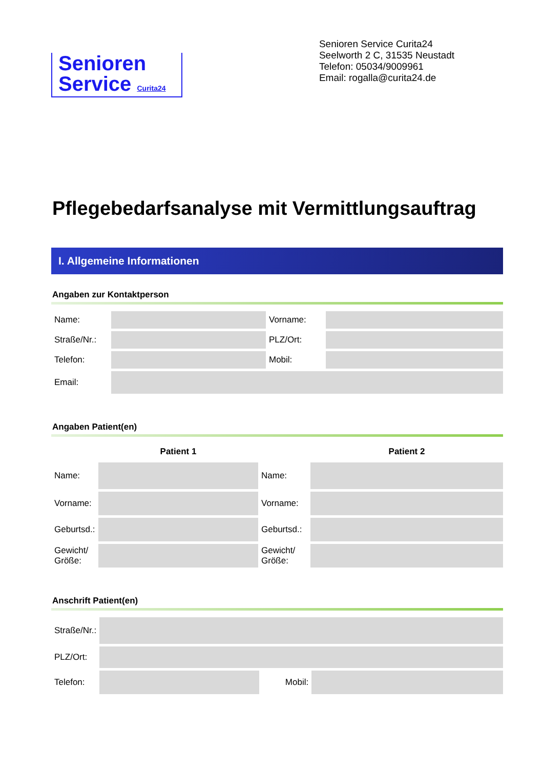Senioren
Service Curita24
Senioren Service Curita24
Seelworth 2 C, 31535 Neustadt
Telefon: 05034/9009961
Email: rogalla@curita24.de
Pflegebedarfsanalyse mit Vermittlungsauftrag
I. Allgemeine Informationen
Angaben zur Kontaktperson
| Name: | | Vorname: | |
| Straße/Nr.: | | PLZ/Ort: | |
| Telefon: | | Mobil: | |
| Email: | | | |
Angaben Patient(en)
| | Patient 1 | | Patient 2 |
| --- | --- | --- | --- |
| Name: | | Name: | |
| Vorname: | | Vorname: | |
| Geburtsd.: | | Geburtsd.: | |
| Gewicht/ Größe: | | Gewicht/ Größe: | |
Anschrift Patient(en)
| Straße/Nr.: | | | |
| PLZ/Ort: | | | |
| Telefon: | | Mobil: | |